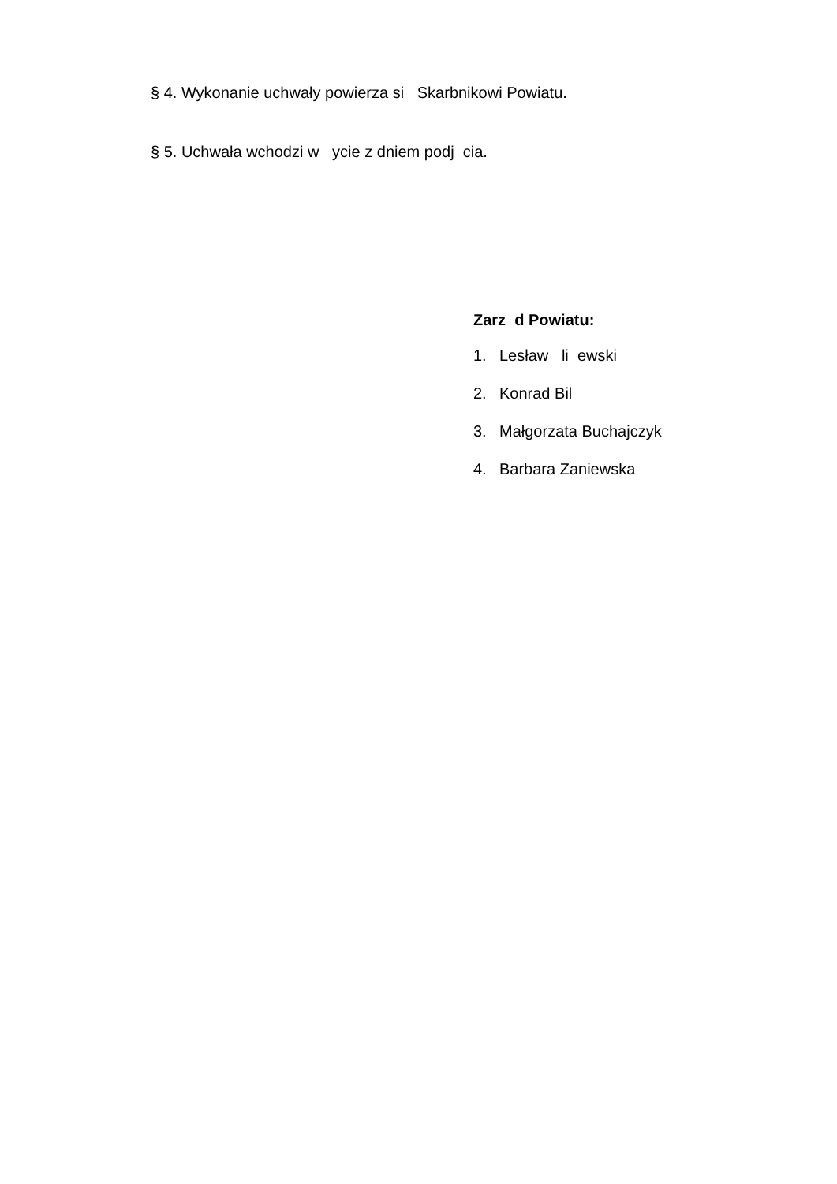§ 4. Wykonanie uchwały powierza si Skarbnikowi Powiatu.
§ 5. Uchwała wchodzi w ycie z dniem podj cia.
Zarz d Powiatu:
1. Lesław li ewski
2. Konrad Bil
3. Małgorzata Buchajczyk
4. Barbara Zaniewska